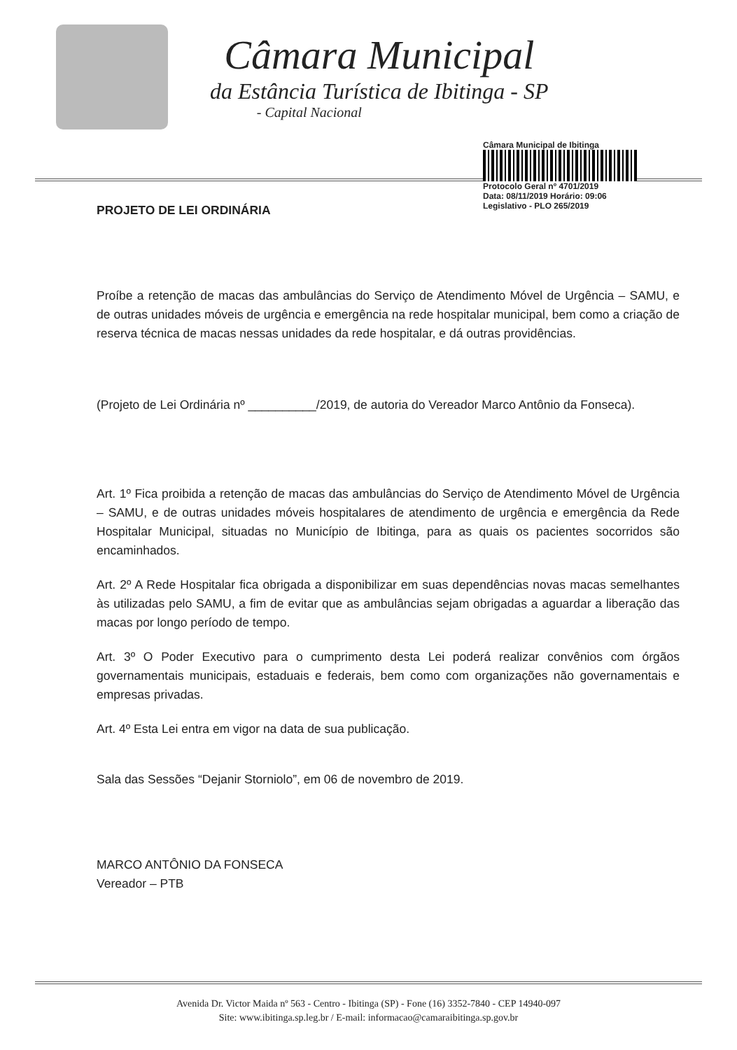Câmara Municipal
da Estância Turística de Ibitinga - SP
- Capital Nacional
Câmara Municipal de Ibitinga
Protocolo Geral nº 4701/2019
Data: 08/11/2019 Horário: 09:06
Legislativo - PLO 265/2019
PROJETO DE LEI ORDINÁRIA
Proíbe a retenção de macas das ambulâncias do Serviço de Atendimento Móvel de Urgência – SAMU, e de outras unidades móveis de urgência e emergência na rede hospitalar municipal, bem como a criação de reserva técnica de macas nessas unidades da rede hospitalar, e dá outras providências.
(Projeto de Lei Ordinária nº __________/2019, de autoria do Vereador Marco Antônio da Fonseca).
Art. 1º Fica proibida a retenção de macas das ambulâncias do Serviço de Atendimento Móvel de Urgência – SAMU, e de outras unidades móveis hospitalares de atendimento de urgência e emergência da Rede Hospitalar Municipal, situadas no Município de Ibitinga, para as quais os pacientes socorridos são encaminhados.
Art. 2º A Rede Hospitalar fica obrigada a disponibilizar em suas dependências novas macas semelhantes às utilizadas pelo SAMU, a fim de evitar que as ambulâncias sejam obrigadas a aguardar a liberação das macas por longo período de tempo.
Art. 3º O Poder Executivo para o cumprimento desta Lei poderá realizar convênios com órgãos governamentais municipais, estaduais e federais, bem como com organizações não governamentais e empresas privadas.
Art. 4º Esta Lei entra em vigor na data de sua publicação.
Sala das Sessões “Dejanir Storniolo”, em 06 de novembro de 2019.
MARCO ANTÔNIO DA FONSECA
Vereador – PTB
Avenida Dr. Victor Maida nº 563 - Centro - Ibitinga (SP) - Fone (16) 3352-7840 - CEP 14940-097
Site: www.ibitinga.sp.leg.br / E-mail: informacao@camaraibitinga.sp.gov.br